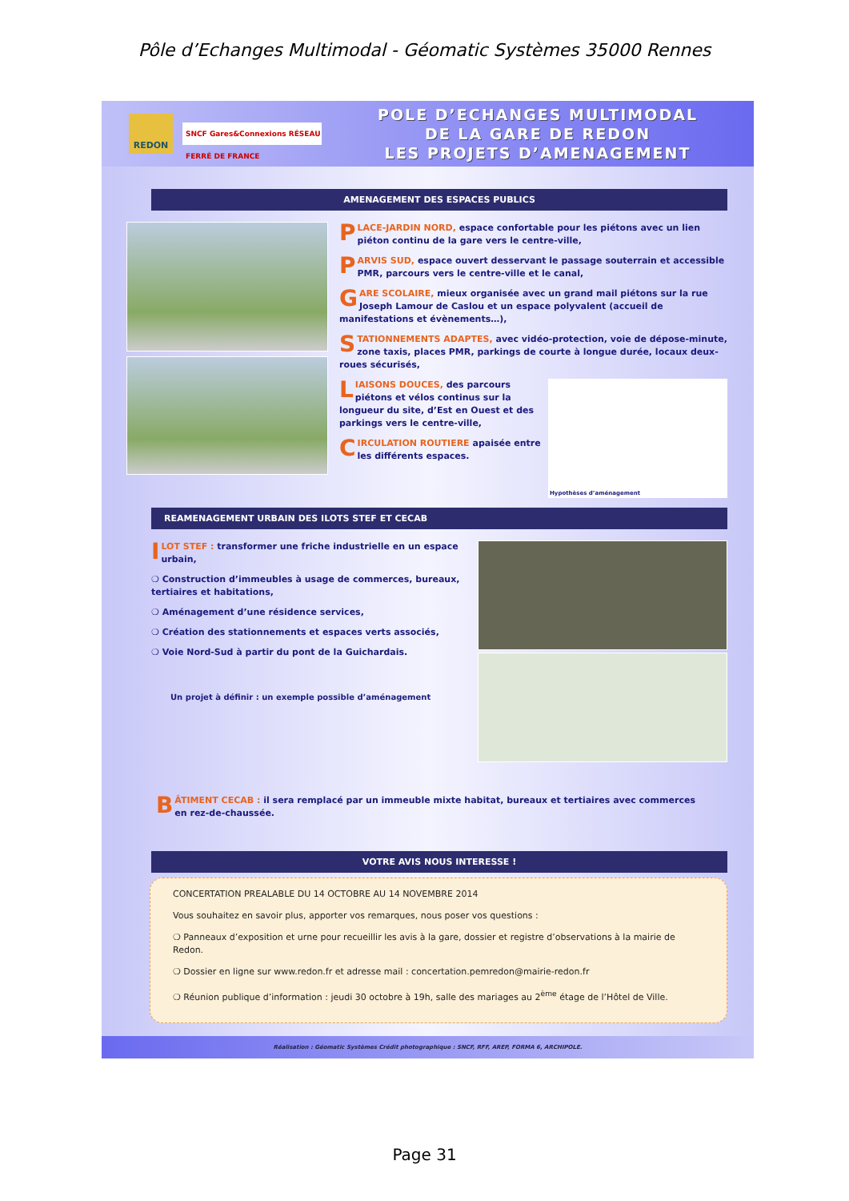Pôle d’Echanges Multimodal - Géomatic Systèmes 35000 Rennes
REDON
SNCF Gares&Connexions RÉSEAU FERRÉ DE FRANCE
POLE D’ECHANGES MULTIMODAL
DE LA GARE DE REDON
LES PROJETS D’AMENAGEMENT
AMENAGEMENT DES ESPACES PUBLICS
PLACE-JARDIN NORD, espace confortable pour les piétons avec un lien piéton continu de la gare vers le centre-ville,
PARVIS SUD, espace ouvert desservant le passage souterrain et accessible PMR, parcours vers le centre-ville et le canal,
GARE SCOLAIRE, mieux organisée avec un grand mail piétons sur la rue Joseph Lamour de Caslou et un espace polyvalent (accueil de manifestations et évènements…),
STATIONNEMENTS ADAPTES, avec vidéo-protection, voie de dépose-minute, zone taxis, places PMR, parkings de courte à longue durée, locaux deux-roues sécurisés,
LIAISONS DOUCES, des parcours piétons et vélos continus sur la longueur du site, d’Est en Ouest et des parkings vers le centre-ville,
CIRCULATION ROUTIERE apaisée entre les différents espaces.
Hypothèses d’aménagement
REAMENAGEMENT URBAIN DES ILOTS STEF ET CECAB
ILOT STEF : transformer une friche industrielle en un espace urbain,
❍ Construction d’immeubles à usage de commerces, bureaux, tertiaires et habitations,
❍ Aménagement d’une résidence services,
❍ Création des stationnements et espaces verts associés,
❍ Voie Nord-Sud à partir du pont de la Guichardais.
Un projet à définir : un exemple possible d’aménagement
BÂTIMENT CECAB : il sera remplacé par un immeuble mixte habitat, bureaux et tertiaires avec commerces en rez-de-chaussée.
VOTRE AVIS NOUS INTERESSE !
CONCERTATION PREALABLE DU 14 OCTOBRE AU 14 NOVEMBRE 2014
Vous souhaitez en savoir plus, apporter vos remarques, nous poser vos questions :
❍ Panneaux d’exposition et urne pour recueillir les avis à la gare, dossier et registre d’observations à la mairie de Redon.
❍ Dossier en ligne sur www.redon.fr et adresse mail : concertation.pemredon@mairie-redon.fr
❍ Réunion publique d’information : jeudi 30 octobre à 19h, salle des mariages au 2<sup>ème</sup> étage de l’Hôtel de Ville.
Réalisation : Géomatic Systèmes Crédit photographique : SNCF, RFF, AREP, FORMA 6, ARCHIPOLE.
Page 31